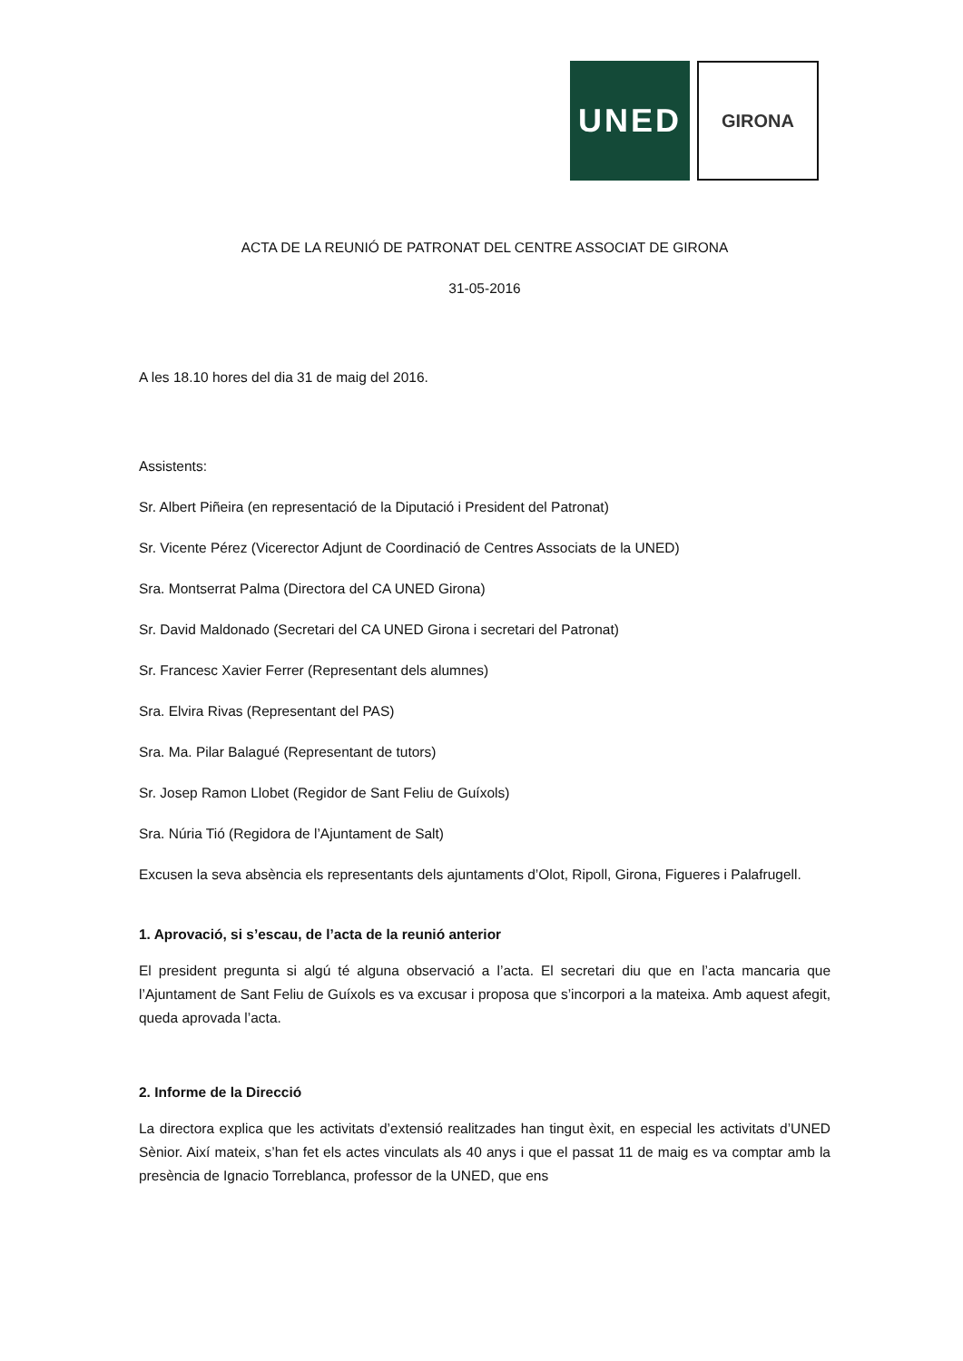UNED
GIRONA
ACTA DE LA REUNIÓ DE PATRONAT DEL CENTRE ASSOCIAT DE GIRONA
31-05-2016
A les 18.10 hores del dia 31 de maig del 2016.
Assistents:
Sr. Albert Piñeira (en representació de la Diputació i President del Patronat)
Sr. Vicente Pérez (Vicerector Adjunt de Coordinació de Centres Associats de la UNED)
Sra. Montserrat Palma (Directora del CA UNED Girona)
Sr. David Maldonado (Secretari del CA UNED Girona i secretari del Patronat)
Sr. Francesc Xavier Ferrer (Representant dels alumnes)
Sra. Elvira Rivas (Representant del PAS)
Sra. Ma. Pilar Balagué (Representant de tutors)
Sr. Josep Ramon Llobet (Regidor de Sant Feliu de Guíxols)
Sra. Núria Tió (Regidora de l’Ajuntament de Salt)
Excusen la seva absència els representants dels ajuntaments d’Olot, Ripoll, Girona, Figueres i Palafrugell.
1. Aprovació, si s’escau, de l’acta de la reunió anterior
El president pregunta si algú té alguna observació a l’acta. El secretari diu que en l’acta mancaria que l’Ajuntament de Sant Feliu de Guíxols es va excusar i proposa que s’incorpori a la mateixa. Amb aquest afegit, queda aprovada l’acta.
2. Informe de la Direcció
La directora explica que les activitats d’extensió realitzades han tingut èxit, en especial les activitats d’UNED Sènior. Així mateix, s’han fet els actes vinculats als 40 anys i que el passat 11 de maig es va comptar amb la presència de Ignacio Torreblanca, professor de la UNED, que ens